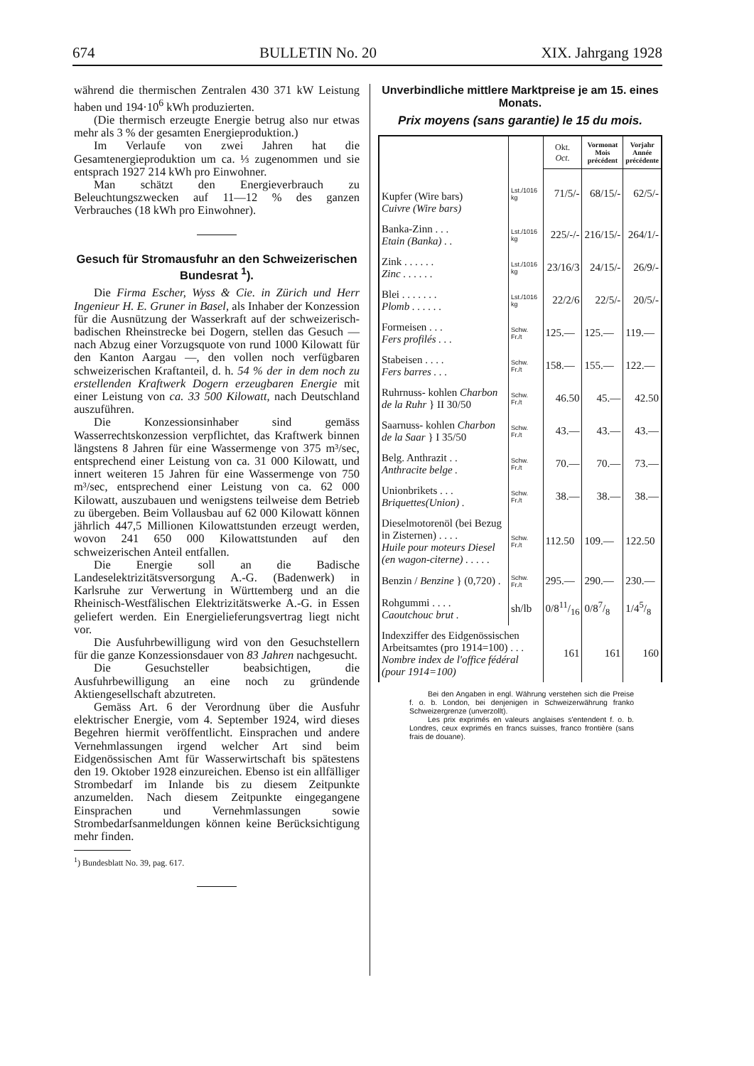674 BULLETIN No. 20 XIX. Jahrgang 1928
während die thermischen Zentralen 430 371 kW Leistung haben und 194·10<sup>6</sup> kWh produzierten.
(Die thermisch erzeugte Energie betrug also nur etwas mehr als 3 % der gesamten Energieproduktion.)
Im Verlaufe von zwei Jahren hat die Gesamtenergieproduktion um ca. ⅓ zugenommen und sie entsprach 1927 214 kWh pro Einwohner.
Man schätzt den Energieverbrauch zu Beleuchtungszwecken auf 11—12 % des ganzen Verbrauches (18 kWh pro Einwohner).
Gesuch für Stromausfuhr an den Schweizerischen Bundesrat <sup>1</sup>).
Die Firma Escher, Wyss & Cie. in Zürich und Herr Ingenieur H. E. Gruner in Basel, als Inhaber der Konzession für die Ausnützung der Wasserkraft auf der schweizerisch-badischen Rheinstrecke bei Dogern, stellen das Gesuch — nach Abzug einer Vorzugsquote von rund 1000 Kilowatt für den Kanton Aargau —, den vollen noch verfügbaren schweizerischen Kraftanteil, d. h. 54 % der in dem noch zu erstellenden Kraftwerk Dogern erzeugbaren Energie mit einer Leistung von ca. 33 500 Kilowatt, nach Deutschland auszuführen.
Die Konzessionsinhaber sind gemäss Wasserrechtskonzession verpflichtet, das Kraftwerk binnen längstens 8 Jahren für eine Wassermenge von 375 m³/sec, entsprechend einer Leistung von ca. 31 000 Kilowatt, und innert weiteren 15 Jahren für eine Wassermenge von 750 m³/sec, entsprechend einer Leistung von ca. 62 000 Kilowatt, auszubauen und wenigstens teilweise dem Betrieb zu übergeben. Beim Vollausbau auf 62 000 Kilowatt können jährlich 447,5 Millionen Kilowattstunden erzeugt werden, wovon 241 650 000 Kilowattstunden auf den schweizerischen Anteil entfallen.
Die Energie soll an die Badische Landeselektrizitätsversorgung A.-G. (Badenwerk) in Karlsruhe zur Verwertung in Württemberg und an die Rheinisch-Westfälischen Elektrizitätswerke A.-G. in Essen geliefert werden. Ein Energielieferungsvertrag liegt nicht vor.
Die Ausfuhrbewilligung wird von den Gesuchstellern für die ganze Konzessionsdauer von 83 Jahren nachgesucht.
Die Gesuchsteller beabsichtigen, die Ausfuhrbewilligung an eine noch zu gründende Aktiengesellschaft abzutreten.
Gemäss Art. 6 der Verordnung über die Ausfuhr elektrischer Energie, vom 4. September 1924, wird dieses Begehren hiermit veröffentlicht. Einsprachen und andere Vernehmlassungen irgend welcher Art sind beim Eidgenössischen Amt für Wasserwirtschaft bis spätestens den 19. Oktober 1928 einzureichen. Ebenso ist ein allfälliger Strombedarf im Inlande bis zu diesem Zeitpunkte anzumelden. Nach diesem Zeitpunkte eingegangene Einsprachen und Vernehmlassungen sowie Strombedarfsanmeldungen können keine Berücksichtigung mehr finden.
<sup>1</sup>) Bundesblatt No. 39, pag. 617.
Unverbindliche mittlere Marktpreise je am 15. eines Monats.
Prix moyens (sans garantie) le 15 du mois.
| | | Okt. Oct. | Vormonat Mois précédent | Vorjahr Année précédente |
| --- | --- | --- | --- | --- |
| Kupfer (Wire bars) Cuivre (Wire bars) | Lst./1016 kg | 71/5/- | 68/15/- | 62/5/- |
| Banka-Zinn . . . Etain (Banka) . . | Lst./1016 kg | 225/-/- | 216/15/- | 264/1/- |
| Zink . . . . . . Zinc . . . . . . | Lst./1016 kg | 23/16/3 | 24/15/- | 26/9/- |
| Blei . . . . . . . Plomb . . . . . . | Lst./1016 kg | 22/2/6 | 22/5/- | 20/5/- |
| Formeisen . . . Fers profilés . . . | Schw. Fr./t | 125.— | 125.— | 119.— |
| Stabeisen . . . . Fers barres . . . | Schw. Fr./t | 158.— | 155.— | 122.— |
| Ruhrnuss- kohlen Charbon de la Ruhr } II 30/50 | Schw. Fr./t | 46.50 | 45.— | 42.50 |
| Saarnuss- kohlen Charbon de la Saar } I 35/50 | Schw. Fr./t | 43.— | 43.— | 43.— |
| Belg. Anthrazit . . Anthracite belge . | Schw. Fr./t | 70.— | 70.— | 73.— |
| Unionbrikets . . . Briquettes(Union) . | Schw. Fr./t | 38.— | 38.— | 38.— |
| Dieselmotorenöl (bei Bezug in Zisternen) . . . . Huile pour moteurs Diesel (en wagon-citerne) . . . . . | Schw. Fr./t | 112.50 | 109.— | 122.50 |
| Benzin / Benzine } (0,720) . | Schw. Fr./t | 295.— | 290.— | 230.— |
| Rohgummi . . . . Caoutchouc brut . | sh/lb | 0/811/16 | 0/87/8 | 1/45/8 |
| Indexziffer des Eidgenössischen Arbeitsamtes (pro 1914=100) . . . Nombre index de l'office fédéral (pour 1914=100) | | 161 | 161 | 160 |
Bei den Angaben in engl. Währung verstehen sich die Preise f. o. b. London, bei denjenigen in Schweizerwährung franko Schweizergrenze (unverzollt).
Les prix exprimés en valeurs anglaises s'entendent f. o. b. Londres, ceux exprimés en francs suisses, franco frontière (sans frais de douane).